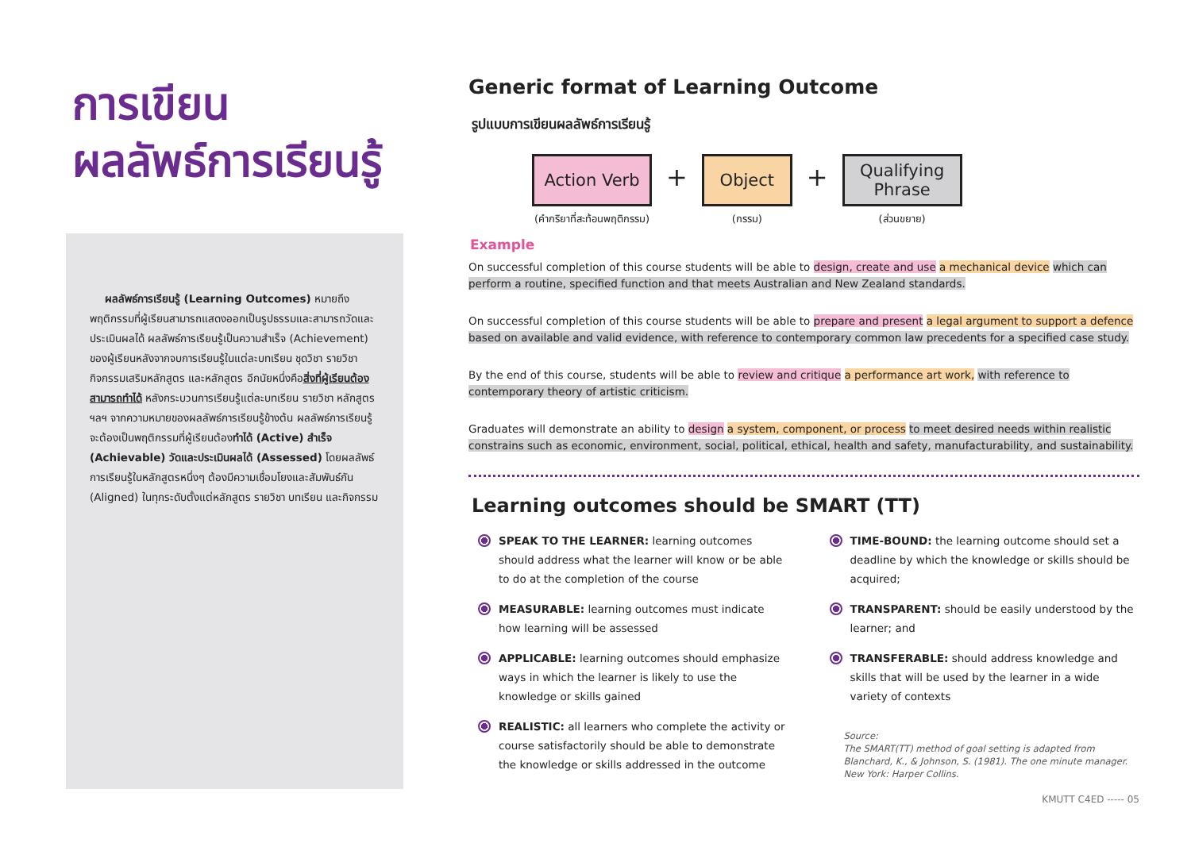การเขียน
ผลลัพธ์การเรียนรู้
ผลลัพธ์การเรียนรู้ (Learning Outcomes) หมายถึง พฤติกรรมที่ผู้เรียนสามารถแสดงออกเป็นรูปธรรมและสามารถวัดและประเมินผลได้ ผลลัพธ์การเรียนรู้เป็นความสำเร็จ (Achievement) ของผู้เรียนหลังจากจบการเรียนรู้ในแต่ละบทเรียน ชุดวิชา รายวิชา กิจกรรมเสริมหลักสูตร และหลักสูตร อีกนัยหนึ่งคือสิ่งที่ผู้เรียนต้องสามารถทำได้ หลังกระบวนการเรียนรู้แต่ละบทเรียน รายวิชา หลักสูตร ฯลฯ จากความหมายของผลลัพธ์การเรียนรู้ข้างต้น ผลลัพธ์การเรียนรู้จะต้องเป็นพฤติกรรมที่ผู้เรียนต้องทำได้ (Active) สำเร็จ (Achievable) วัดและประเมินผลได้ (Assessed) โดยผลลัพธ์การเรียนรู้ในหลักสูตรหนึ่งๆ ต้องมีความเชื่อมโยงและสัมพันธ์กัน (Aligned) ในทุกระดับตั้งแต่หลักสูตร รายวิชา บทเรียน และกิจกรรม
Generic format of Learning Outcome
รูปแบบการเขียนผลลัพธ์การเรียนรู้
Action Verb
(คำกริยาที่สะท้อนพฤติกรรม)
+
Object
(กรรม)
+
Qualifying
Phrase
(ส่วนขยาย)
Example
On successful completion of this course students will be able to design, create and use a mechanical device which can perform a routine, specified function and that meets Australian and New Zealand standards.
On successful completion of this course students will be able to prepare and present a legal argument to support a defence based on available and valid evidence, with reference to contemporary common law precedents for a specified case study.
By the end of this course, students will be able to review and critique a performance art work, with reference to contemporary theory of artistic criticism.
Graduates will demonstrate an ability to design a system, component, or process to meet desired needs within realistic constrains such as economic, environment, social, political, ethical, health and safety, manufacturability, and sustainability.
Learning outcomes should be SMART (TT)
SPEAK TO THE LEARNER: learning outcomes should address what the learner will know or be able to do at the completion of the course
MEASURABLE: learning outcomes must indicate how learning will be assessed
APPLICABLE: learning outcomes should emphasize ways in which the learner is likely to use the knowledge or skills gained
REALISTIC: all learners who complete the activity or course satisfactorily should be able to demonstrate the knowledge or skills addressed in the outcome
TIME-BOUND: the learning outcome should set a deadline by which the knowledge or skills should be acquired;
TRANSPARENT: should be easily understood by the learner; and
TRANSFERABLE: should address knowledge and skills that will be used by the learner in a wide variety of contexts
Source:
The SMART(TT) method of goal setting is adapted from Blanchard, K., & Johnson, S. (1981). The one minute manager. New York: Harper Collins.
KMUTT C4ED ----- 05